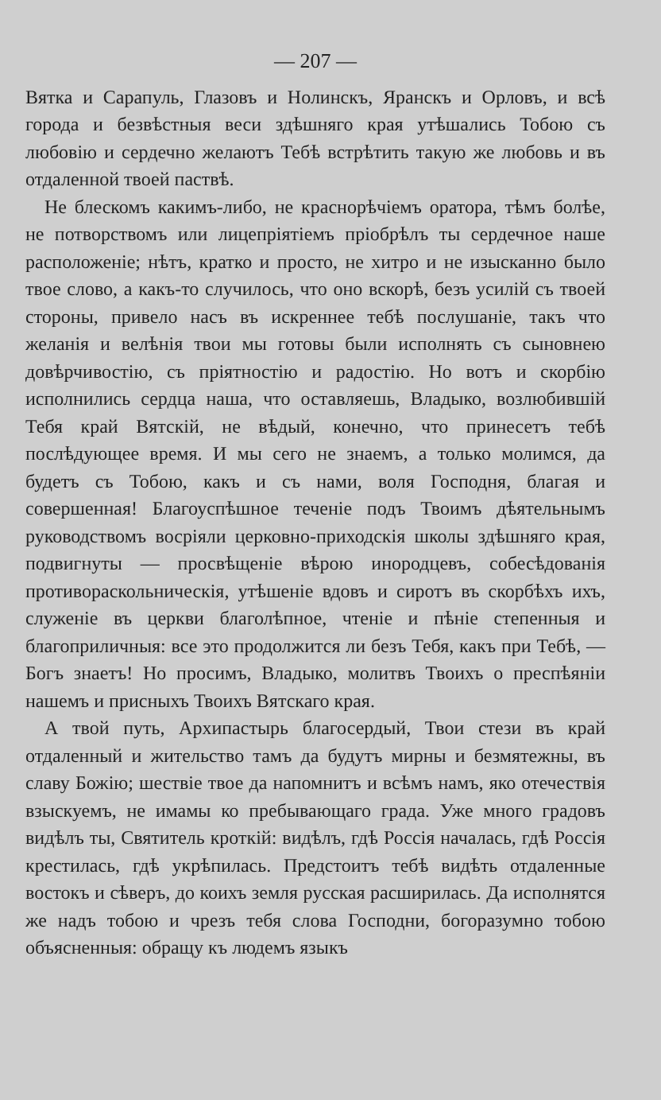— 207 —
Вятка и Сарапуль, Глазовъ и Нолинскъ, Яранскъ и Орловъ, и всѣ города и безвѣстныя веси здѣшняго края утѣшались Тобою съ любовію и сердечно желаютъ Тебѣ встрѣтить такую же любовь и въ отдаленной твоей паствѣ.
Не блескомъ какимъ-либо, не краснорѣчіемъ оратора, тѣмъ болѣе, не потворствомъ или лицепріятіемъ пріобрѣлъ ты сердечное наше расположеніе; нѣтъ, кратко и просто, не хитро и не изысканно было твое слово, а какъ-то случилось, что оно вскорѣ, безъ усилій съ твоей стороны, привело насъ въ искреннее тебѣ послушаніе, такъ что желанія и велѣнія твои мы готовы были исполнять съ сыновнею довѣрчивостію, съ пріятностію и радостію. Но вотъ и скорбію исполнились сердца наша, что оставляешь, Владыко, возлюбившій Тебя край Вятскій, не вѣдый, конечно, что принесетъ тебѣ послѣдующее время. И мы сего не знаемъ, а только молимся, да будетъ съ Тобою, какъ и съ нами, воля Господня, благая и совершенная! Благоуспѣшное теченіе подъ Твоимъ дѣятельнымъ руководствомъ восріяли церковно-приходскія школы здѣшняго края, подвигнуты — просвѣщеніе вѣрою инородцевъ, собесѣдованія противораскольническія, утѣшеніе вдовъ и сиротъ въ скорбѣхъ ихъ, служеніе въ церкви благолѣпное, чтеніе и пѣніе степенныя и благоприличныя: все это продолжится ли безъ Тебя, какъ при Тебѣ, — Богъ знаетъ! Но просимъ, Владыко, молитвъ Твоихъ о преспѣяніи нашемъ и присныхъ Твоихъ Вятскаго края.
А твой путь, Архипастырь благосердый, Твои стези въ край отдаленный и жительство тамъ да будутъ мирны и безмятежны, въ славу Божію; шествіе твое да напомнитъ и всѣмъ намъ, яко отечествія взыскуемъ, не имамы ко пребывающаго града. Уже много градовъ видѣлъ ты, Святитель кроткій: видѣлъ, гдѣ Россія началась, гдѣ Россія крестилась, гдѣ укрѣпилась. Предстоитъ тебѣ видѣть отдаленные востокъ и сѣверъ, до коихъ земля русская расширилась. Да исполнятся же надъ тобою и чрезъ тебя слова Господни, богоразумно тобою объясненныя: обращу къ людемъ языкъ